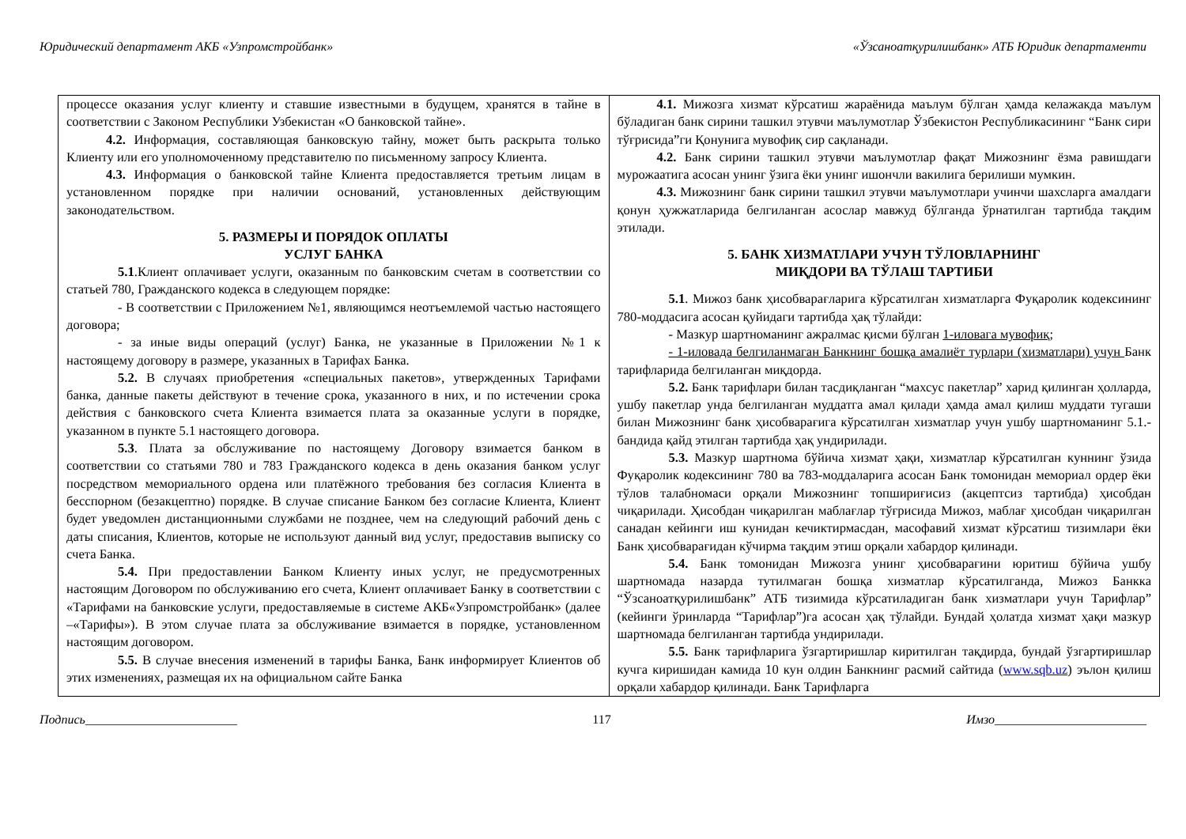Юридический департамент АКБ «Узпромстройбанк» «Ўзсаноатқурилишбанк» АТБ Юридик департаменти
| процессе оказания услуг клиенту и ставшие известными в будущем, хранятся в тайне в соответствии с Законом Республики Узбекистан «О банковской тайне». 4.2. Информация, составляющая банковскую тайну, может быть раскрыта только Клиенту или его уполномоченному представителю по письменному запросу Клиента. 4.3. Информация о банковской тайне Клиента предоставляется третьим лицам в установленном порядке при наличии оснований, установленных действующим законодательством. 5. РАЗМЕРЫ И ПОРЯДОК ОПЛАТЫ УСЛУГ БАНКА 5.1 .Клиент оплачивает услуги, оказанным по банковским счетам в соответствии со статьей 780, Гражданского кодекса в следующем порядке: - В соответствии с Приложением №1, являющимся неотъемлемой частью настоящего договора; - за иные виды операций (услуг) Банка, не указанные в Приложении №1 к настоящему договору в размере, указанных в Тарифах Банка. 5.2. В случаях приобретения «специальных пакетов», утвержденных Тарифами банка, данные пакеты действуют в течение срока, указанного в них, и по истечении срока действия с банковского счета Клиента взимается плата за оказанные услуги в порядке, указанном в пункте 5.1 настоящего договора. 5.3 . Плата за обслуживание по настоящему Договору взимается банком в соответствии со статьями 780 и 783 Гражданского кодекса в день оказания банком услуг посредством мемориального ордена или платёжного требования без согласия Клиента в бесспорном (безакцептно) порядке. В случае списание Банком без согласие Клиента, Клиент будет уведомлен дистанционными службами не позднее, чем на следующий рабочий день с даты списания, Клиентов, которые не используют данный вид услуг, предоставив выписку со счета Банка. 5.4. При предоставлении Банком Клиенту иных услуг, не предусмотренных настоящим Договором по обслуживанию его счета, Клиент оплачивает Банку в соответствии с «Тарифами на банковские услуги, предоставляемые в системе АКБ«Узпромстройбанк» (далее –«Тарифы»). В этом случае плата за обслуживание взимается в порядке, установленном настоящим договором. 5.5. В случае внесения изменений в тарифы Банка, Банк информирует Клиентов об этих изменениях, размещая их на официальном сайте Банка | 4.1. Мижозга хизмат кўрсатиш жараёнида маълум бўлган ҳамда келажакда маълум бўладиган банк сирини ташкил этувчи маълумотлар Ўзбекистон Республикасининг “Банк сири тўғрисида”ги Қонунига мувофиқ сир сақланади. 4.2. Банк сирини ташкил этувчи маълумотлар фақат Мижознинг ёзма равишдаги мурожаатига асосан унинг ўзига ёки унинг ишончли вакилига берилиши мумкин. 4.3. Мижознинг банк сирини ташкил этувчи маълумотлари учинчи шахсларга амалдаги қонун ҳужжатларида белгиланган асослар мавжуд бўлганда ўрнатилган тартибда тақдим этилади. 5. БАНК ХИЗМАТЛАРИ УЧУН ТЎЛОВЛАРНИНГ МИҚДОРИ ВА ТЎЛАШ ТАРТИБИ 5.1 . Мижоз банк ҳисобварағларига кўрсатилган хизматларга Фуқаролик кодексининг 780-моддасига асосан қуйидаги тартибда ҳақ тўлайди: - Мазкур шартноманинг ажралмас қисми бўлган 1-иловага мувофиқ; - 1-иловада белгиланмаган Банкнинг бошқа амалиёт турлари (хизматлари) учун Банк тарифларида белгиланган миқдорда. 5.2. Банк тарифлари билан тасдиқланган “махсус пакетлар” харид қилинган ҳолларда, ушбу пакетлар унда белгиланган муддатга амал қилади ҳамда амал қилиш муддати тугаши билан Мижознинг банк ҳисобварағига кўрсатилган хизматлар учун ушбу шартноманинг 5.1.-бандида қайд этилган тартибда ҳақ ундирилади. 5.3. Мазкур шартнома бўйича хизмат ҳақи, хизматлар кўрсатилган куннинг ўзида Фуқаролик кодексининг 780 ва 783-моддаларига асосан Банк томонидан мемориал ордер ёки тўлов талабномаси орқали Мижознинг топшириғисиз (акцептсиз тартибда) ҳисобдан чиқарилади. Ҳисобдан чиқарилган маблағлар тўғрисида Мижоз, маблағ ҳисобдан чиқарилган санадан кейинги иш кунидан кечиктирмасдан, масофавий хизмат кўрсатиш тизимлари ёки Банк ҳисобварағидан кўчирма тақдим этиш орқали хабардор қилинади. 5.4. Банк томонидан Мижозга унинг ҳисобварағини юритиш бўйича ушбу шартномада назарда тутилмаган бошқа хизматлар кўрсатилганда, Мижоз Банкка “Ўзсаноатқурилишбанк” АТБ тизимида кўрсатиладиган банк хизматлари учун Тарифлар” (кейинги ўринларда “Тарифлар”)га асосан ҳақ тўлайди. Бундай ҳолатда хизмат ҳақи мазкур шартномада белгиланган тартибда ундирилади. 5.5. Банк тарифларига ўзгартиришлар киритилган тақдирда, бундай ўзгартиришлар кучга киришидан камида 10 кун олдин Банкнинг расмий сайтида ( www.sqb.uz ) эълон қилиш орқали хабардор қилинади. Банк Тарифларга |
Подпись________________________ 117 Имзо________________________